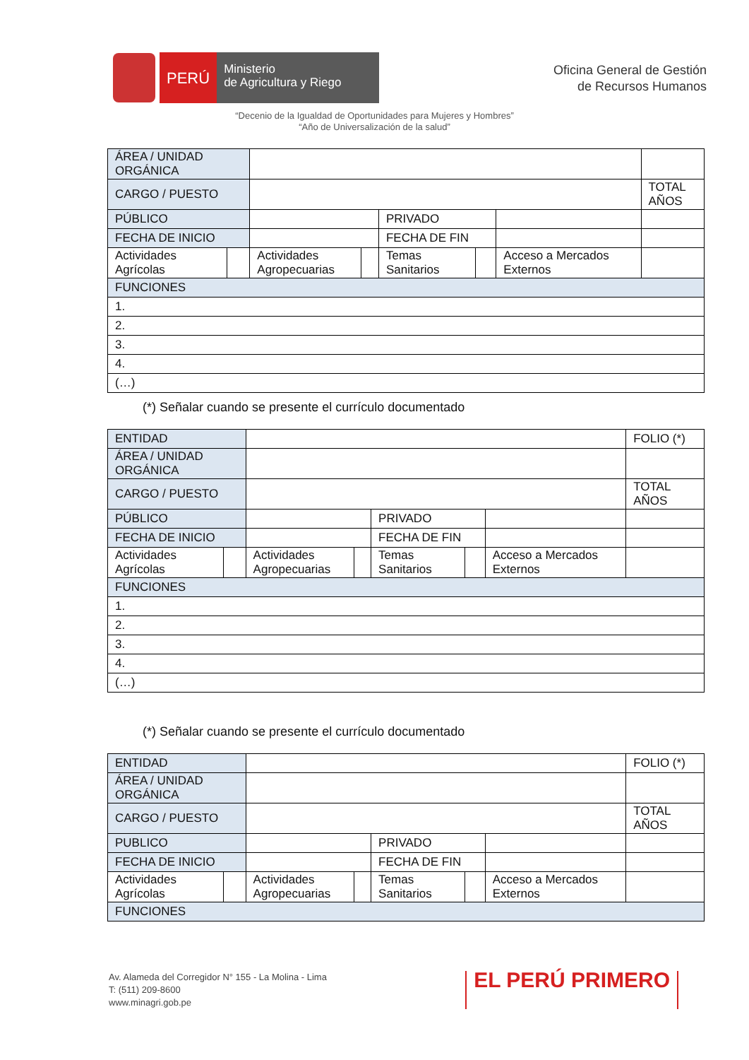PERÚ
Ministerio
de Agricultura y Riego
Oficina General de Gestión
de Recursos Humanos
“Decenio de la Igualdad de Oportunidades para Mujeres y Hombres”
“Año de Universalización de la salud”
| ÁREA / UNIDAD ORGÁNICA | | | | | | | |
| CARGO / PUESTO | | | | | | | TOTAL AÑOS |
| PÚBLICO | | | | PRIVADO | | | |
| FECHA DE INICIO | | | | FECHA DE FIN | | | |
| Actividades Agrícolas | | Actividades Agropecuarias | | Temas Sanitarios | | Acceso a Mercados Externos | |
| FUNCIONES | | | | | | | |
| 1. | | | | | | | |
| 2. | | | | | | | |
| 3. | | | | | | | |
| 4. | | | | | | | |
| (…) | | | | | | | |
(*) Señalar cuando se presente el currículo documentado
| ENTIDAD | | | | | | | FOLIO (*) |
| ÁREA / UNIDAD ORGÁNICA | | | | | | | |
| CARGO / PUESTO | | | | | | | TOTAL AÑOS |
| PÚBLICO | | | | PRIVADO | | | |
| FECHA DE INICIO | | | | FECHA DE FIN | | | |
| Actividades Agrícolas | | Actividades Agropecuarias | | Temas Sanitarios | | Acceso a Mercados Externos | |
| FUNCIONES | | | | | | | |
| 1. | | | | | | | |
| 2. | | | | | | | |
| 3. | | | | | | | |
| 4. | | | | | | | |
| (…) | | | | | | | |
(*) Señalar cuando se presente el currículo documentado
| ENTIDAD | | | | | | | FOLIO (*) |
| ÁREA / UNIDAD ORGÁNICA | | | | | | | |
| CARGO / PUESTO | | | | | | | TOTAL AÑOS |
| PUBLICO | | | | PRIVADO | | | |
| FECHA DE INICIO | | | | FECHA DE FIN | | | |
| Actividades Agrícolas | | Actividades Agropecuarias | | Temas Sanitarios | | Acceso a Mercados Externos | |
| FUNCIONES | | | | | | | |
Av. Alameda del Corregidor N° 155 - La Molina - Lima
T: (511) 209-8600
www.minagri.gob.pe
EL PERÚ PRIMERO